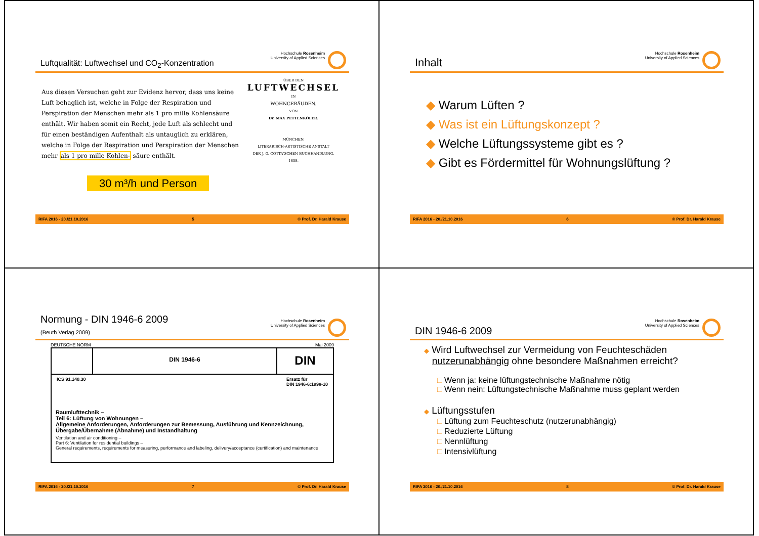Luftqualität: Luftwechsel und CO<sub>2</sub>-Konzentration
Hochschule Rosenheim
University of Applied Sciences
Aus diesen Versuchen geht zur Evidenz hervor, dass uns keine Luft behaglich ist, welche in Folge der Respiration und Perspiration der Menschen mehr als 1 pro mille Kohlensäure enthält. Wir haben somit ein Recht, jede Luft als schlecht und für einen beständigen Aufenthalt als untauglich zu erklären, welche in Folge der Respiration und Perspiration der Menschen mehr als 1 pro mille Kohlen- säure enthält.
30 m³/h und Person
ÜBER DEN
LUFTWECHSEL
IN
WOHNGEBÄUDEN.
VON
Dr. MAX PETTENKOFER.
MÜNCHEN.
LITERARISCH-ARTISTISCHE ANSTALT
DER J. G. COTTA'SCHEN BUCHHANDLUNG.
1858.
RIFA 2016 - 20./21.10.2016 5 © Prof. Dr. Harald Krause
Inhalt
Hochschule Rosenheim
University of Applied Sciences
◆ Warum Lüften ?
◆ Was ist ein Lüftungskonzept ?
◆ Welche Lüftungssysteme gibt es ?
◆ Gibt es Fördermittel für Wohnungslüftung ?
RIFA 2016 - 20./21.10.2016 6 © Prof. Dr. Harald Krause
Normung - DIN 1946-6 2009
(Beuth Verlag 2009)
Hochschule Rosenheim
University of Applied Sciences
DEUTSCHE NORM Mai 2009
DIN 1946-6
DIN
ICS 91.140.30 Ersatz für
DIN 1946-6:1998-10
Raumlufttechnik –
Teil 6: Lüftung von Wohnungen –
Allgemeine Anforderungen, Anforderungen zur Bemessung, Ausführung und Kennzeichnung, Übergabe/Übernahme (Abnahme) und Instandhaltung
Ventilation and air conditioning –
Part 6: Ventilation for residential buildings –
General requirements, requirements for measuring, performance and labeling, delivery/acceptance (certification) and maintenance
RIFA 2016 - 20./21.10.2016 7 © Prof. Dr. Harald Krause
DIN 1946-6 2009
Hochschule Rosenheim
University of Applied Sciences
◆ Wird Luftwechsel zur Vermeidung von Feuchteschäden
nutzerunabhängig ohne besondere Maßnahmen erreicht?
□ Wenn ja: keine lüftungstechnische Maßnahme nötig
□ Wenn nein: Lüftungstechnische Maßnahme muss geplant werden
◆ Lüftungsstufen
□ Lüftung zum Feuchteschutz (nutzerunabhängig)
□ Reduzierte Lüftung
□ Nennlüftung
□ Intensivlüftung
RIFA 2016 - 20./21.10.2016 8 © Prof. Dr. Harald Krause